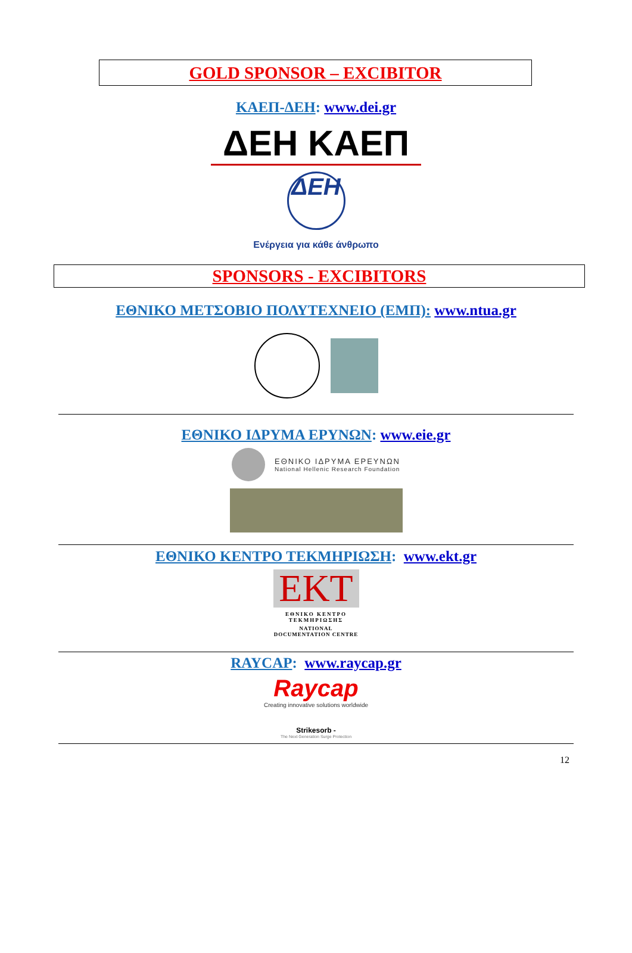GOLD SPONSOR – EXCIBITOR
ΚΑΕΠ-ΔΕΗ: www.dei.gr
ΔΕΗ ΚΑΕΠ
ΔΕΗ
Ενέργεια για κάθε άνθρωπο
SPONSORS - EXCIBITORS
ΕΘΝΙΚΟ ΜΕΤΣΟΒΙΟ ΠΟΛΥΤΕΧΝΕΙΟ (ΕΜΠ): www.ntua.gr
ΕΘΝΙΚΟ ΙΔΡΥΜΑ ΕΡΥΝΩΝ: www.eie.gr
ΕΘΝΙΚΟ ΙΔΡΥΜΑ ΕΡΕΥΝΩΝ
National Hellenic Research Foundation
ΕΘΝΙΚΟ ΚΕΝΤΡΟ ΤΕΚΜΗΡΙΩΣΗ: www.ekt.gr
EKT
ΕΘΝΙΚΟ ΚΕΝΤΡΟ ΤΕΚΜΗΡΙΩΣΗΣ
NATIONAL DOCUMENTATION CENTRE
RAYCAP: www.raycap.gr
Raycap
Creating innovative solutions worldwide
Strikesorb -
The Next Generation Surge Protection
12